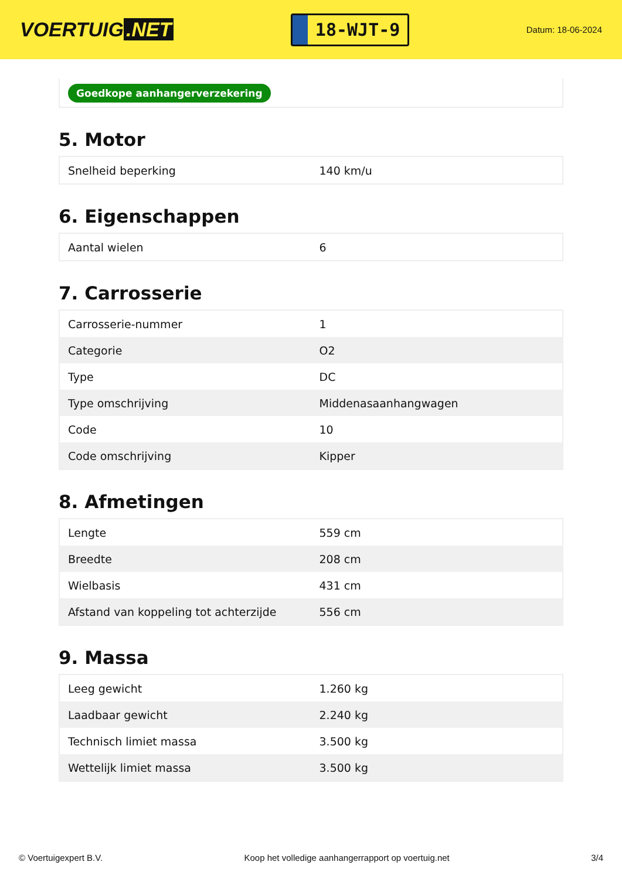VOERTUIG.NET
18-WJT-9
Datum: 18-06-2024
Goedkope aanhangerverzekering
5. Motor
| Snelheid beperking | 140 km/u |
6. Eigenschappen
| Aantal wielen | 6 |
7. Carrosserie
| Carrosserie-nummer | 1 |
| Categorie | O2 |
| Type | DC |
| Type omschrijving | Middenasaanhangwagen |
| Code | 10 |
| Code omschrijving | Kipper |
8. Afmetingen
| Lengte | 559 cm |
| Breedte | 208 cm |
| Wielbasis | 431 cm |
| Afstand van koppeling tot achterzijde | 556 cm |
9. Massa
| Leeg gewicht | 1.260 kg |
| Laadbaar gewicht | 2.240 kg |
| Technisch limiet massa | 3.500 kg |
| Wettelijk limiet massa | 3.500 kg |
© Voertuigexpert B.V. Koop het volledige aanhangerrapport op voertuig.net 3/4